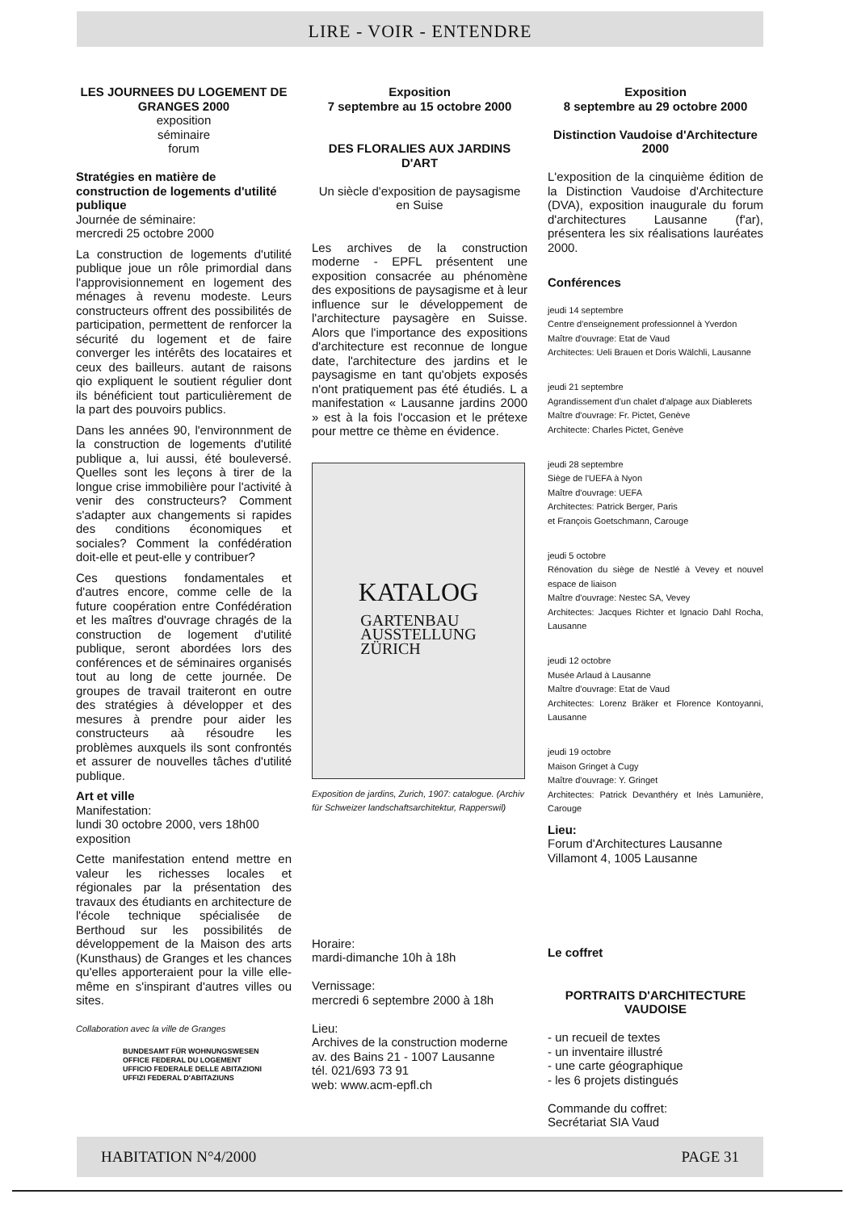LIRE - VOIR - ENTENDRE
LES JOURNEES DU LOGEMENT DE GRANGES 2000
exposition
séminaire
forum
Stratégies en matière de construction de logements d'utilité publique
Journée de séminaire:
mercredi 25 octobre 2000
La construction de logements d'utilité publique joue un rôle primordial dans l'approvisionnement en logement des ménages à revenu modeste. Leurs constructeurs offrent des possibilités de participation, permettent de renforcer la sécurité du logement et de faire converger les intérêts des locataires et ceux des bailleurs. autant de raisons qio expliquent le soutient régulier dont ils bénéficient tout particulièrement de la part des pouvoirs publics.
Dans les années 90, l'environnment de la construction de logements d'utilité publique a, lui aussi, été bouleversé. Quelles sont les leçons à tirer de la longue crise immobilière pour l'activité à venir des constructeurs? Comment s'adapter aux changements si rapides des conditions économiques et sociales? Comment la confédération doit-elle et peut-elle y contribuer?
Ces questions fondamentales et d'autres encore, comme celle de la future coopération entre Confédération et les maîtres d'ouvrage chragés de la construction de logement d'utilité publique, seront abordées lors des conférences et de séminaires organisés tout au long de cette journée. De groupes de travail traiteront en outre des stratégies à développer et des mesures à prendre pour aider les constructeurs aà résoudre les problèmes auxquels ils sont confrontés et assurer de nouvelles tâches d'utilité publique.
Art et ville
Manifestation:
lundi 30 octobre 2000, vers 18h00
exposition
Cette manifestation entend mettre en valeur les richesses locales et régionales par la présentation des travaux des étudiants en architecture de l'école technique spécialisée de Berthoud sur les possibilités de développement de la Maison des arts (Kunsthaus) de Granges et les chances qu'elles apporteraient pour la ville elle-même en s'inspirant d'autres villes ou sites.
Collaboration avec la ville de Granges
BUNDESAMT FÜR WOHNUNGSWESEN
OFFICE FEDERAL DU LOGEMENT
UFFICIO FEDERALE DELLE ABITAZIONI
UFFIZI FEDERAL D'ABITAZIUNS
Exposition
7 septembre au 15 octobre 2000
DES FLORALIES AUX JARDINS D'ART
Un siècle d'exposition de paysagisme en Suise
Les archives de la construction moderne - EPFL présentent une exposition consacrée au phénomène des expositions de paysagisme et à leur influence sur le développement de l'architecture paysagère en Suisse. Alors que l'importance des expositions d'architecture est reconnue de longue date, l'architecture des jardins et le paysagisme en tant qu'objets exposés n'ont pratiquement pas été étudiés. L a manifestation « Lausanne jardins 2000 » est à la fois l'occasion et le prétexe pour mettre ce thème en évidence.
KATALOG
GARTENBAU
AUSSTELLUNG
ZÜRICH
Exposition de jardins, Zurich, 1907: catalogue. (Archiv für Schweizer landschaftsarchitektur, Rapperswil)
Horaire:
mardi-dimanche 10h à 18h
Vernissage:
mercredi 6 septembre 2000 à 18h
Lieu:
Archives de la construction moderne
av. des Bains 21 - 1007 Lausanne
tél. 021/693 73 91
web: www.acm-epfl.ch
Exposition
8 septembre au 29 octobre 2000
Distinction Vaudoise d'Architecture 2000
L'exposition de la cinquième édition de la Distinction Vaudoise d'Architecture (DVA), exposition inaugurale du forum d'architectures Lausanne (f'ar), présentera les six réalisations lauréates 2000.
Conférences
jeudi 14 septembre
Centre d'enseignement professionnel à Yverdon
Maître d'ouvrage: Etat de Vaud
Architectes: Ueli Brauen et Doris Wälchli, Lausanne
jeudi 21 septembre
Agrandissement d'un chalet d'alpage aux Diablerets
Maître d'ouvrage: Fr. Pictet, Genève
Architecte: Charles Pictet, Genève
jeudi 28 septembre
Siège de l'UEFA à Nyon
Maître d'ouvrage: UEFA
Architectes: Patrick Berger, Paris
et François Goetschmann, Carouge
jeudi 5 octobre
Rénovation du siège de Nestlé à Vevey et nouvel espace de liaison
Maître d'ouvrage: Nestec SA, Vevey
Architectes: Jacques Richter et Ignacio Dahl Rocha, Lausanne
jeudi 12 octobre
Musée Arlaud à Lausanne
Maître d'ouvrage: Etat de Vaud
Architectes: Lorenz Bräker et Florence Kontoyanni, Lausanne
jeudi 19 octobre
Maison Gringet à Cugy
Maître d'ouvrage: Y. Gringet
Architectes: Patrick Devanthéry et Inès Lamunière, Carouge
Lieu:
Forum d'Architectures Lausanne
Villamont 4, 1005 Lausanne
Le coffret
PORTRAITS D'ARCHITECTURE VAUDOISE
- un recueil de textes
- un inventaire illustré
- une carte géographique
- les 6 projets distingués
Commande du coffret:
Secrétariat SIA Vaud
HABITATION N°4/2000 PAGE 31